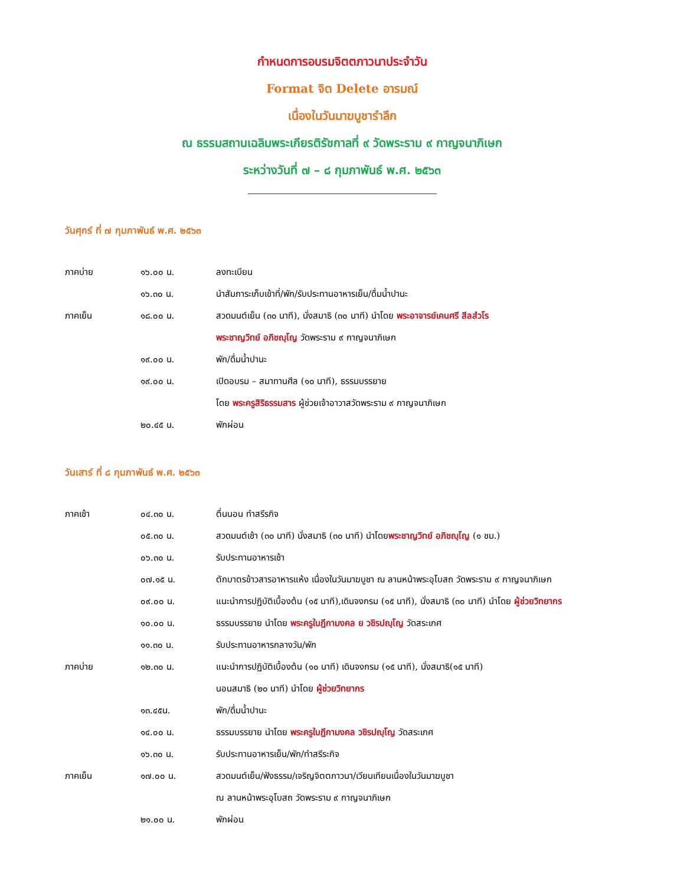กำหนดการอบรมจิตตภาวนาประจำวัน
Format จิต Delete อารมณ์
เนื่องในวันมาฆบูชารำลึก
ณ ธรรมสถานเฉลิมพระเกียรติรัชกาลที่ ๙ วัดพระราม ๙ กาญจนาภิเษก
ระหว่างวันที่ ๗ – ๘ กุมภาพันธ์ พ.ศ. ๒๕๖๓
วันศุกร์ ที่ ๗ กุมภาพันธ์ พ.ศ. ๒๕๖๓
| ภาคบ่าย | ๑๖.๐๐ น. | ลงทะเบียน |
| | ๑๖.๓๐ น. | นำสัมภาระเก็บเข้าที่/พัก/รับประทานอาหารเย็น/ดื่มน้ำปานะ |
| ภาคเย็น | ๑๘.๐๐ น. | สวดมนต์เย็น (๓๐ นาที), นั่งสมาธิ (๓๐ นาที) นำโดย พระอาจารย์เคนศรี สีลสํวโร |
| | | พระชาญวิทย์ อภิชญฺโญ วัดพระราม ๙ กาญจนาภิเษก |
| | ๑๙.๐๐ น. | พัก/ดื่มน้ำปานะ |
| | ๑๙.๐๐ น. | เปิดอบรม – สมาทานศีล (๑๐ นาที), ธรรมบรรยาย |
| | | โดย พระครูสิริธรรมสาร ผู้ช่วยเจ้าอาวาสวัดพระราม ๙ กาญจนาภิเษก |
| | ๒๐.๔๕ น. | พักผ่อน |
วันเสาร์ ที่ ๘ กุมภาพันธ์ พ.ศ. ๒๕๖๓
| ภาคเช้า | ๐๔.๓๐ น. | ตื่นนอน ทำสรีรกิจ |
| | ๐๕.๓๐ น. | สวดมนต์เช้า (๓๐ นาที) นั่งสมาธิ (๓๐ นาที) นำโดย พระชาญวิทย์ อภิชญฺโญ (๑ ชม.) |
| | ๐๖.๓๐ น. | รับประทานอาหารเช้า |
| | ๐๗.๑๕ น. | ตักบาตรข้าวสารอาหารแห้ง เนื่องในวันมาฆบูชา ณ ลานหน้าพระอุโบสถ วัดพระราม ๙ กาญจนาภิเษก |
| | ๐๙.๐๐ น. | แนะนำการปฏิบัติเบื้องต้น (๑๕ นาที),เดินจงกรม (๑๕ นาที), นั่งสมาธิ (๓๐ นาที) นำโดย ผู้ช่วยวิทยากร |
| | ๑๐.๐๐ น. | ธรรมบรรยาย นำโดย พระครูใบฎีกามงคล ย วชิรปญฺโญ วัดสระเกศ |
| | ๑๑.๓๐ น. | รับประทานอาหารกลางวัน/พัก |
| ภาคบ่าย | ๑๒.๓๐ น. | แนะนำการปฏิบัติเบื้องต้น (๑๐ นาที) เดินจงกรม (๑๕ นาที), นั่งสมาธิ(๑๕ นาที) |
| | | นอนสมาธิ (๒๐ นาที) นำโดย ผู้ช่วยวิทยากร |
| | ๑๓.๔๕น. | พัก/ดื่มน้ำปานะ |
| | ๑๔.๐๐ น. | ธรรมบรรยาย นำโดย พระครูใบฎีกามงคล วชิรปญฺโญ วัดสระเกศ |
| | ๑๖.๓๐ น. | รับประทานอาหารเย็น/พัก/ทำสรีระกิจ |
| ภาคเย็น | ๑๗.๐๐ น. | สวดมนต์เย็น/ฟังธรรม/เจริญจิตตภาวนา/เวียนเทียนเนื่องในวันมาฆบูชา |
| | | ณ ลานหน้าพระอุโบสถ วัดพระราม ๙ กาญจนาภิเษก |
| | ๒๑.๐๐ น. | พักผ่อน |